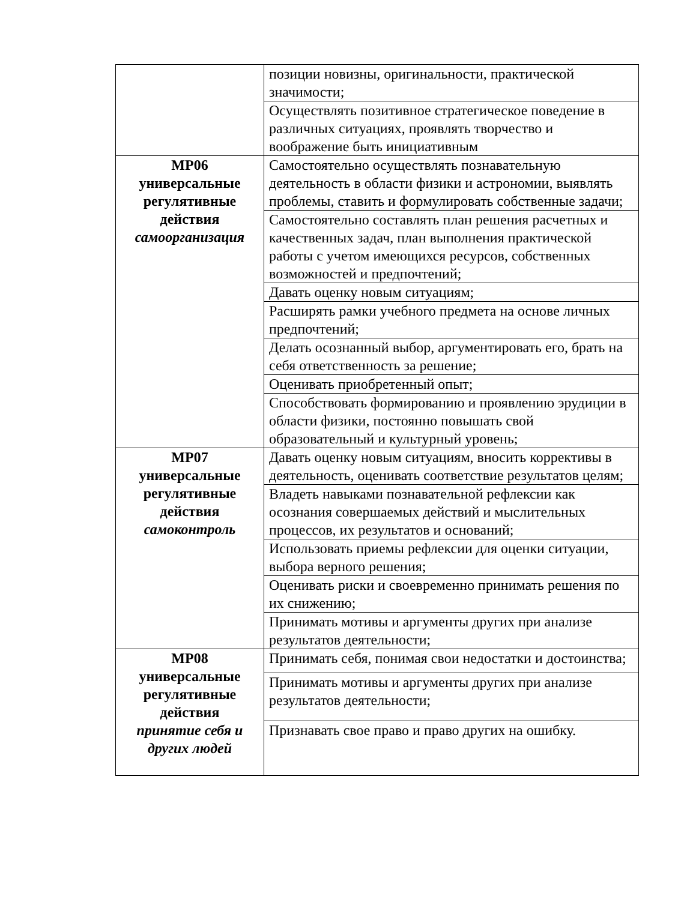| | позиции новизны, оригинальности, практической значимости; |
| | Осуществлять позитивное стратегическое поведение в различных ситуациях, проявлять творчество и воображение быть инициативным |
| МР06 универсальные регулятивные действия самоорганизация | Самостоятельно осуществлять познавательную деятельность в области физики и астрономии, выявлять проблемы, ставить и формулировать собственные задачи; |
| | Самостоятельно составлять план решения расчетных и качественных задач, план выполнения практической работы с учетом имеющихся ресурсов, собственных возможностей и предпочтений; |
| | Давать оценку новым ситуациям; |
| | Расширять рамки учебного предмета на основе личных предпочтений; |
| | Делать осознанный выбор, аргументировать его, брать на себя ответственность за решение; |
| | Оценивать приобретенный опыт; |
| | Способствовать формированию и проявлению эрудиции в области физики, постоянно повышать свой образовательный и культурный уровень; |
| МР07 универсальные регулятивные действия самоконтроль | Давать оценку новым ситуациям, вносить коррективы в деятельность, оценивать соответствие результатов целям; |
| | Владеть навыками познавательной рефлексии как осознания совершаемых действий и мыслительных процессов, их результатов и оснований; |
| | Использовать приемы рефлексии для оценки ситуации, выбора верного решения; |
| | Оценивать риски и своевременно принимать решения по их снижению; |
| | Принимать мотивы и аргументы других при анализе результатов деятельности; |
| МР08 универсальные регулятивные действия принятие себя и других людей | Принимать себя, понимая свои недостатки и достоинства; |
| | Принимать мотивы и аргументы других при анализе результатов деятельности; |
| | Признавать свое право и право других на ошибку. |